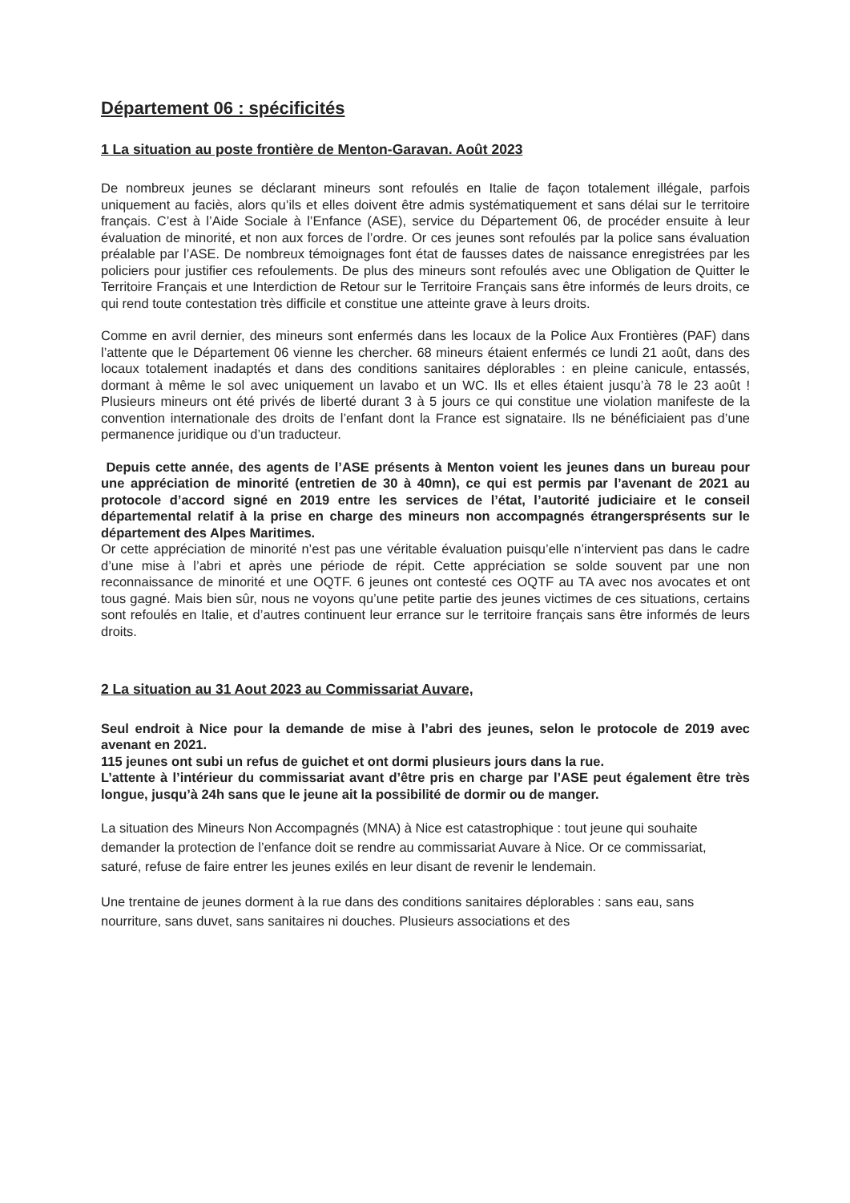Département 06 : spécificités
1 La situation au poste frontière de Menton-Garavan. Août 2023
De nombreux jeunes se déclarant mineurs sont refoulés en Italie de façon totalement illégale, parfois uniquement au faciès, alors qu’ils et elles doivent être admis systématiquement et sans délai sur le territoire français. C’est à l’Aide Sociale à l’Enfance (ASE), service du Département 06, de procéder ensuite à leur évaluation de minorité, et non aux forces de l’ordre. Or ces jeunes sont refoulés par la police sans évaluation préalable par l’ASE. De nombreux témoignages font état de fausses dates de naissance enregistrées par les policiers pour justifier ces refoulements. De plus des mineurs sont refoulés avec une Obligation de Quitter le Territoire Français et une Interdiction de Retour sur le Territoire Français sans être informés de leurs droits, ce qui rend toute contestation très difficile et constitue une atteinte grave à leurs droits.
Comme en avril dernier, des mineurs sont enfermés dans les locaux de la Police Aux Frontières (PAF) dans l’attente que le Département 06 vienne les chercher. 68 mineurs étaient enfermés ce lundi 21 août, dans des locaux totalement inadaptés et dans des conditions sanitaires déplorables : en pleine canicule, entassés, dormant à même le sol avec uniquement un lavabo et un WC. Ils et elles étaient jusqu’à 78 le 23 août ! Plusieurs mineurs ont été privés de liberté durant 3 à 5 jours ce qui constitue une violation manifeste de la convention internationale des droits de l’enfant dont la France est signataire. Ils ne bénéficiaient pas d’une permanence juridique ou d’un traducteur.
Depuis cette année, des agents de l’ASE présents à Menton voient les jeunes dans un bureau pour une appréciation de minorité (entretien de 30 à 40mn), ce qui est permis par l’avenant de 2021 au protocole d’accord signé en 2019 entre les services de l’état, l’autorité judiciaire et le conseil départemental relatif à la prise en charge des mineurs non accompagnés étrangersprésents sur le département des Alpes Maritimes.
Or cette appréciation de minorité n’est pas une véritable évaluation puisqu’elle n’intervient pas dans le cadre d’une mise à l’abri et après une période de répit. Cette appréciation se solde souvent par une non reconnaissance de minorité et une OQTF. 6 jeunes ont contesté ces OQTF au TA avec nos avocates et ont tous gagné. Mais bien sûr, nous ne voyons qu’une petite partie des jeunes victimes de ces situations, certains sont refoulés en Italie, et d’autres continuent leur errance sur le territoire français sans être informés de leurs droits.
2 La situation au 31 Aout 2023 au Commissariat Auvare,
Seul endroit à Nice pour la demande de mise à l’abri des jeunes, selon le protocole de 2019 avec avenant en 2021.
115 jeunes ont subi un refus de guichet et ont dormi plusieurs jours dans la rue.
L’attente à l’intérieur du commissariat avant d’être pris en charge par l’ASE peut également être très longue, jusqu’à 24h sans que le jeune ait la possibilité de dormir ou de manger.
La situation des Mineurs Non Accompagnés (MNA) à Nice est catastrophique : tout jeune qui souhaite demander la protection de l’enfance doit se rendre au commissariat Auvare à Nice. Or ce commissariat, saturé, refuse de faire entrer les jeunes exilés en leur disant de revenir le lendemain.
Une trentaine de jeunes dorment à la rue dans des conditions sanitaires déplorables : sans eau, sans nourriture, sans duvet, sans sanitaires ni douches. Plusieurs associations et des